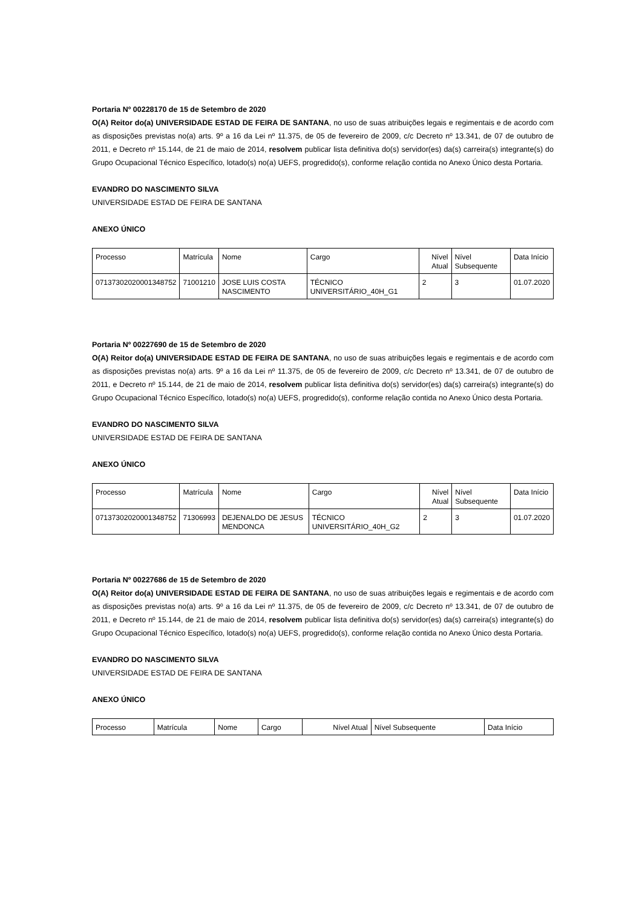Portaria Nº 00228170 de 15 de Setembro de 2020
O(A) Reitor do(a) UNIVERSIDADE ESTAD DE FEIRA DE SANTANA, no uso de suas atribuições legais e regimentais e de acordo com as disposições previstas no(a) arts. 9º a 16 da Lei nº 11.375, de 05 de fevereiro de 2009, c/c Decreto nº 13.341, de 07 de outubro de 2011, e Decreto nº 15.144, de 21 de maio de 2014, resolvem publicar lista definitiva do(s) servidor(es) da(s) carreira(s) integrante(s) do Grupo Ocupacional Técnico Específico, lotado(s) no(a) UEFS, progredido(s), conforme relação contida no Anexo Único desta Portaria.
EVANDRO DO NASCIMENTO SILVA
UNIVERSIDADE ESTAD DE FEIRA DE SANTANA
ANEXO ÚNICO
| Processo | Matrícula | Nome | Cargo | Nível Atual | Nível Subsequente | Data Início |
| 07137302020001348752 | 71001210 | JOSE LUIS COSTA NASCIMENTO | TÉCNICO UNIVERSITÁRIO_40H_G1 | 2 | 3 | 01.07.2020 |
Portaria Nº 00227690 de 15 de Setembro de 2020
O(A) Reitor do(a) UNIVERSIDADE ESTAD DE FEIRA DE SANTANA, no uso de suas atribuições legais e regimentais e de acordo com as disposições previstas no(a) arts. 9º a 16 da Lei nº 11.375, de 05 de fevereiro de 2009, c/c Decreto nº 13.341, de 07 de outubro de 2011, e Decreto nº 15.144, de 21 de maio de 2014, resolvem publicar lista definitiva do(s) servidor(es) da(s) carreira(s) integrante(s) do Grupo Ocupacional Técnico Específico, lotado(s) no(a) UEFS, progredido(s), conforme relação contida no Anexo Único desta Portaria.
EVANDRO DO NASCIMENTO SILVA
UNIVERSIDADE ESTAD DE FEIRA DE SANTANA
ANEXO ÚNICO
| Processo | Matrícula | Nome | Cargo | Nível Atual | Nível Subsequente | Data Início |
| 07137302020001348752 | 71306993 | DEJENALDO DE JESUS MENDONCA | TÉCNICO UNIVERSITÁRIO_40H_G2 | 2 | 3 | 01.07.2020 |
Portaria Nº 00227686 de 15 de Setembro de 2020
O(A) Reitor do(a) UNIVERSIDADE ESTAD DE FEIRA DE SANTANA, no uso de suas atribuições legais e regimentais e de acordo com as disposições previstas no(a) arts. 9º a 16 da Lei nº 11.375, de 05 de fevereiro de 2009, c/c Decreto nº 13.341, de 07 de outubro de 2011, e Decreto nº 15.144, de 21 de maio de 2014, resolvem publicar lista definitiva do(s) servidor(es) da(s) carreira(s) integrante(s) do Grupo Ocupacional Técnico Específico, lotado(s) no(a) UEFS, progredido(s), conforme relação contida no Anexo Único desta Portaria.
EVANDRO DO NASCIMENTO SILVA
UNIVERSIDADE ESTAD DE FEIRA DE SANTANA
ANEXO ÚNICO
| Processo | Matrícula | Nome | Cargo | Nível Atual | Nível Subsequente | Data Início |